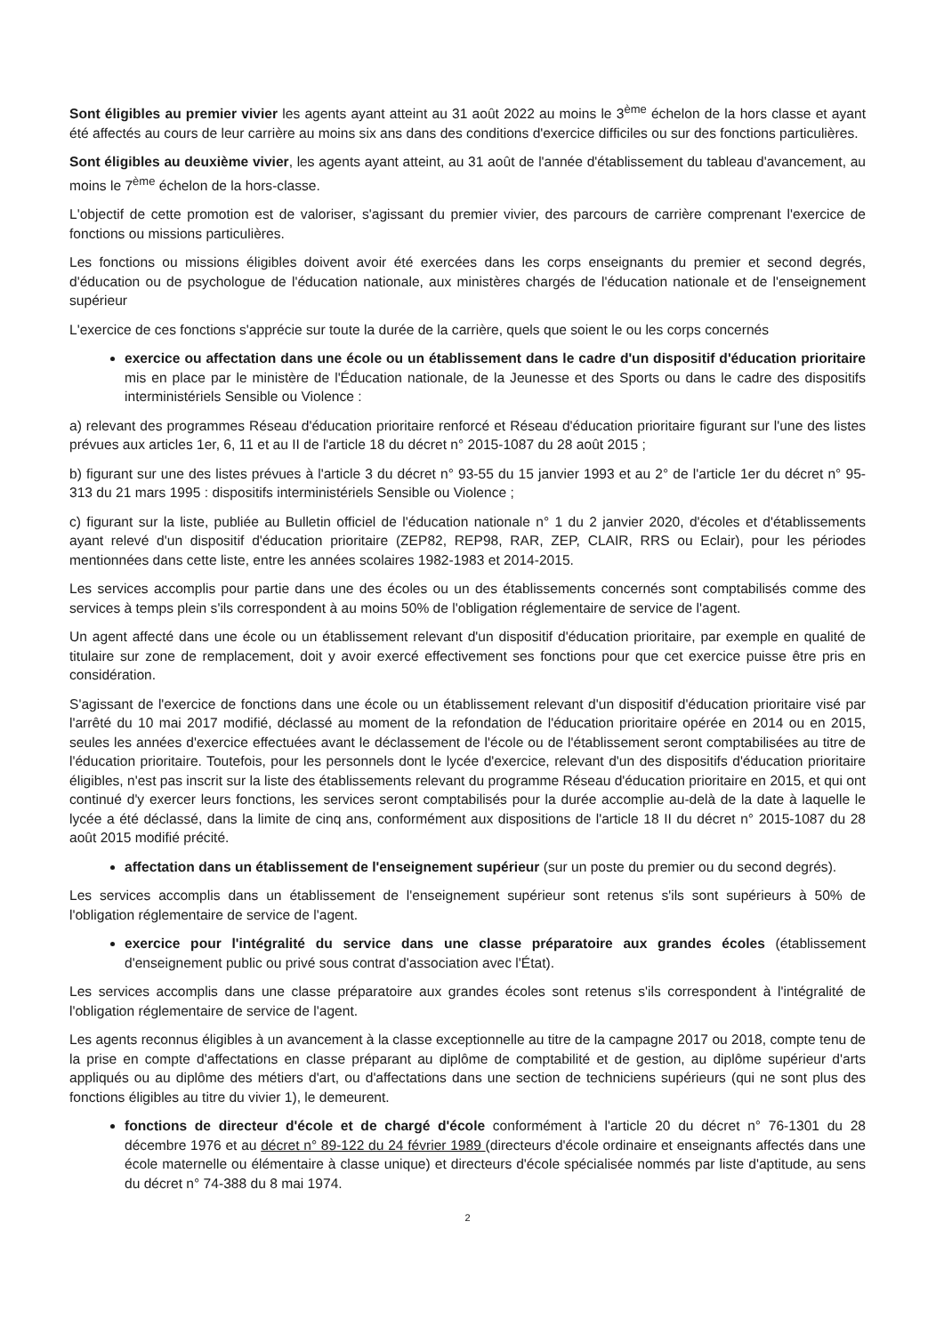Sont éligibles au premier vivier les agents ayant atteint au 31 août 2022 au moins le 3<sup>ème</sup> échelon de la hors classe et ayant été affectés au cours de leur carrière au moins six ans dans des conditions d'exercice difficiles ou sur des fonctions particulières.
Sont éligibles au deuxième vivier, les agents ayant atteint, au 31 août de l'année d'établissement du tableau d'avancement, au moins le 7<sup>ème</sup> échelon de la hors-classe.
L'objectif de cette promotion est de valoriser, s'agissant du premier vivier, des parcours de carrière comprenant l'exercice de fonctions ou missions particulières.
Les fonctions ou missions éligibles doivent avoir été exercées dans les corps enseignants du premier et second degrés, d'éducation ou de psychologue de l'éducation nationale, aux ministères chargés de l'éducation nationale et de l'enseignement supérieur
L'exercice de ces fonctions s'apprécie sur toute la durée de la carrière, quels que soient le ou les corps concernés
exercice ou affectation dans une école ou un établissement dans le cadre d'un dispositif d'éducation prioritaire mis en place par le ministère de l'Éducation nationale, de la Jeunesse et des Sports ou dans le cadre des dispositifs interministériels Sensible ou Violence :
a) relevant des programmes Réseau d'éducation prioritaire renforcé et Réseau d'éducation prioritaire figurant sur l'une des listes prévues aux articles 1er, 6, 11 et au II de l'article 18 du décret n° 2015-1087 du 28 août 2015 ;
b) figurant sur une des listes prévues à l'article 3 du décret n° 93-55 du 15 janvier 1993 et au 2° de l'article 1er du décret n° 95-313 du 21 mars 1995 : dispositifs interministériels Sensible ou Violence ;
c) figurant sur la liste, publiée au Bulletin officiel de l'éducation nationale n° 1 du 2 janvier 2020, d'écoles et d'établissements ayant relevé d'un dispositif d'éducation prioritaire (ZEP82, REP98, RAR, ZEP, CLAIR, RRS ou Eclair), pour les périodes mentionnées dans cette liste, entre les années scolaires 1982-1983 et 2014-2015.
Les services accomplis pour partie dans une des écoles ou un des établissements concernés sont comptabilisés comme des services à temps plein s'ils correspondent à au moins 50% de l'obligation réglementaire de service de l'agent.
Un agent affecté dans une école ou un établissement relevant d'un dispositif d'éducation prioritaire, par exemple en qualité de titulaire sur zone de remplacement, doit y avoir exercé effectivement ses fonctions pour que cet exercice puisse être pris en considération.
S'agissant de l'exercice de fonctions dans une école ou un établissement relevant d'un dispositif d'éducation prioritaire visé par l'arrêté du 10 mai 2017 modifié, déclassé au moment de la refondation de l'éducation prioritaire opérée en 2014 ou en 2015, seules les années d'exercice effectuées avant le déclassement de l'école ou de l'établissement seront comptabilisées au titre de l'éducation prioritaire. Toutefois, pour les personnels dont le lycée d'exercice, relevant d'un des dispositifs d'éducation prioritaire éligibles, n'est pas inscrit sur la liste des établissements relevant du programme Réseau d'éducation prioritaire en 2015, et qui ont continué d'y exercer leurs fonctions, les services seront comptabilisés pour la durée accomplie au-delà de la date à laquelle le lycée a été déclassé, dans la limite de cinq ans, conformément aux dispositions de l'article 18 II du décret n° 2015-1087 du 28 août 2015 modifié précité.
affectation dans un établissement de l'enseignement supérieur (sur un poste du premier ou du second degrés).
Les services accomplis dans un établissement de l'enseignement supérieur sont retenus s'ils sont supérieurs à 50% de l'obligation réglementaire de service de l'agent.
exercice pour l'intégralité du service dans une classe préparatoire aux grandes écoles (établissement d'enseignement public ou privé sous contrat d'association avec l'État).
Les services accomplis dans une classe préparatoire aux grandes écoles sont retenus s'ils correspondent à l'intégralité de l'obligation réglementaire de service de l'agent.
Les agents reconnus éligibles à un avancement à la classe exceptionnelle au titre de la campagne 2017 ou 2018, compte tenu de la prise en compte d'affectations en classe préparant au diplôme de comptabilité et de gestion, au diplôme supérieur d'arts appliqués ou au diplôme des métiers d'art, ou d'affectations dans une section de techniciens supérieurs (qui ne sont plus des fonctions éligibles au titre du vivier 1), le demeurent.
fonctions de directeur d'école et de chargé d'école conformément à l'article 20 du décret n° 76-1301 du 28 décembre 1976 et au décret n° 89-122 du 24 février 1989 (directeurs d'école ordinaire et enseignants affectés dans une école maternelle ou élémentaire à classe unique) et directeurs d'école spécialisée nommés par liste d'aptitude, au sens du décret n° 74-388 du 8 mai 1974.
2